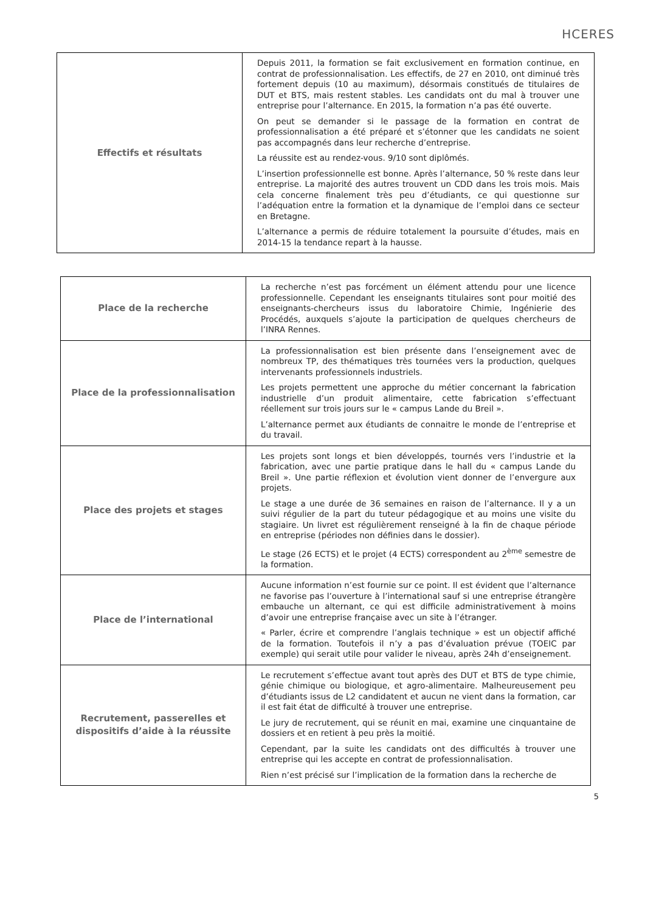HCERES
| Effectifs et résultats | Depuis 2011, la formation se fait exclusivement en formation continue, en contrat de professionnalisation. Les effectifs, de 27 en 2010, ont diminué très fortement depuis (10 au maximum), désormais constitués de titulaires de DUT et BTS, mais restent stables. Les candidats ont du mal à trouver une entreprise pour l’alternance. En 2015, la formation n’a pas été ouverte. On peut se demander si le passage de la formation en contrat de professionnalisation a été préparé et s’étonner que les candidats ne soient pas accompagnés dans leur recherche d’entreprise. La réussite est au rendez-vous. 9/10 sont diplômés. L’insertion professionnelle est bonne. Après l’alternance, 50 % reste dans leur entreprise. La majorité des autres trouvent un CDD dans les trois mois. Mais cela concerne finalement très peu d’étudiants, ce qui questionne sur l’adéquation entre la formation et la dynamique de l’emploi dans ce secteur en Bretagne. L’alternance a permis de réduire totalement la poursuite d’études, mais en 2014-15 la tendance repart à la hausse. |
| Place de la recherche | La recherche n’est pas forcément un élément attendu pour une licence professionnelle. Cependant les enseignants titulaires sont pour moitié des enseignants-chercheurs issus du laboratoire Chimie, Ingénierie des Procédés, auxquels s’ajoute la participation de quelques chercheurs de l’INRA Rennes. |
| Place de la professionnalisation | La professionnalisation est bien présente dans l’enseignement avec de nombreux TP, des thématiques très tournées vers la production, quelques intervenants professionnels industriels. Les projets permettent une approche du métier concernant la fabrication industrielle d’un produit alimentaire, cette fabrication s’effectuant réellement sur trois jours sur le « campus Lande du Breil ». L’alternance permet aux étudiants de connaitre le monde de l’entreprise et du travail. |
| Place des projets et stages | Les projets sont longs et bien développés, tournés vers l’industrie et la fabrication, avec une partie pratique dans le hall du « campus Lande du Breil ». Une partie réflexion et évolution vient donner de l’envergure aux projets. Le stage a une durée de 36 semaines en raison de l’alternance. Il y a un suivi régulier de la part du tuteur pédagogique et au moins une visite du stagiaire. Un livret est régulièrement renseigné à la fin de chaque période en entreprise (périodes non définies dans le dossier). Le stage (26 ECTS) et le projet (4 ECTS) correspondent au 2<sup>ème</sup> semestre de la formation. |
| Place de l’international | Aucune information n’est fournie sur ce point. Il est évident que l’alternance ne favorise pas l’ouverture à l’international sauf si une entreprise étrangère embauche un alternant, ce qui est difficile administrativement à moins d’avoir une entreprise française avec un site à l’étranger. « Parler, écrire et comprendre l’anglais technique » est un objectif affiché de la formation. Toutefois il n’y a pas d’évaluation prévue (TOEIC par exemple) qui serait utile pour valider le niveau, après 24h d’enseignement. |
| Recrutement, passerelles et dispositifs d’aide à la réussite | Le recrutement s’effectue avant tout après des DUT et BTS de type chimie, génie chimique ou biologique, et agro-alimentaire. Malheureusement peu d’étudiants issus de L2 candidatent et aucun ne vient dans la formation, car il est fait état de difficulté à trouver une entreprise. Le jury de recrutement, qui se réunit en mai, examine une cinquantaine de dossiers et en retient à peu près la moitié. Cependant, par la suite les candidats ont des difficultés à trouver une entreprise qui les accepte en contrat de professionnalisation. Rien n’est précisé sur l’implication de la formation dans la recherche de |
5